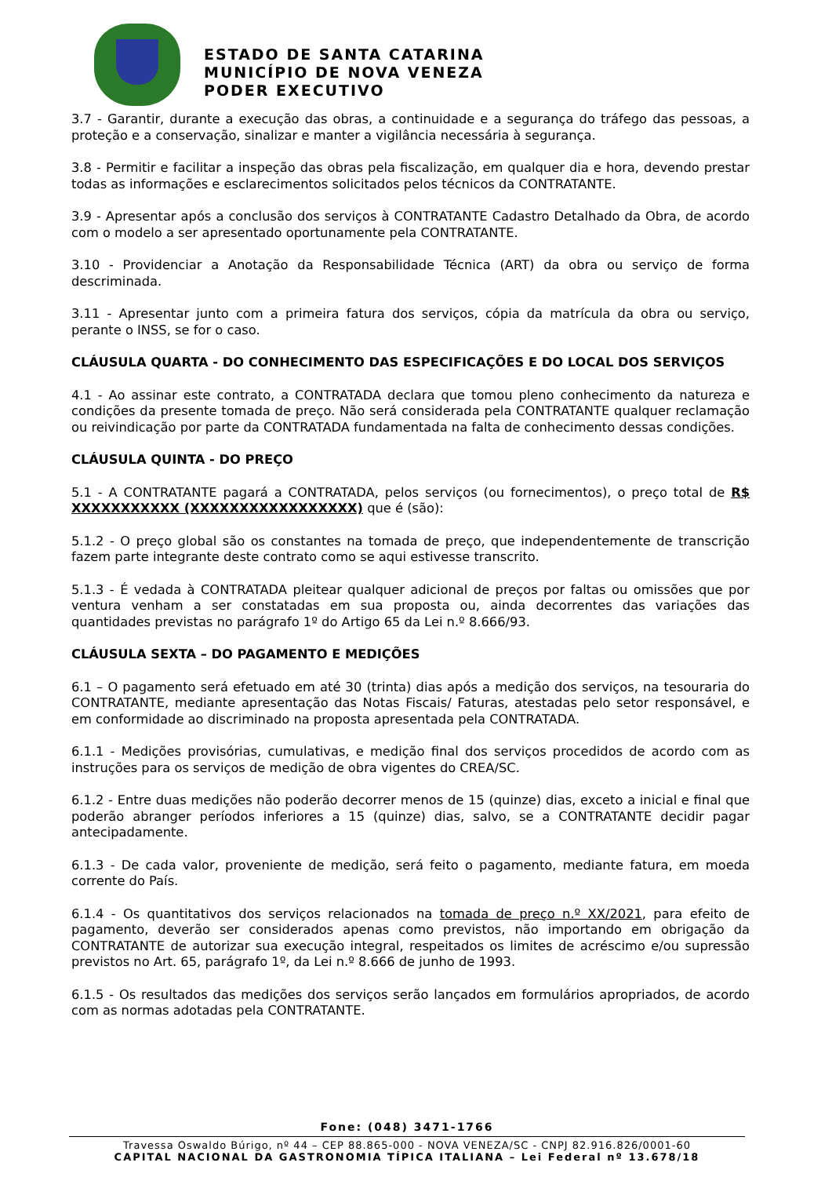ESTADO DE SANTA CATARINA
MUNICÍPIO DE NOVA VENEZA
PODER EXECUTIVO
3.7 - Garantir, durante a execução das obras, a continuidade e a segurança do tráfego das pessoas, a proteção e a conservação, sinalizar e manter a vigilância necessária à segurança.
3.8 - Permitir e facilitar a inspeção das obras pela fiscalização, em qualquer dia e hora, devendo prestar todas as informações e esclarecimentos solicitados pelos técnicos da CONTRATANTE.
3.9 - Apresentar após a conclusão dos serviços à CONTRATANTE Cadastro Detalhado da Obra, de acordo com o modelo a ser apresentado oportunamente pela CONTRATANTE.
3.10 - Providenciar a Anotação da Responsabilidade Técnica (ART) da obra ou serviço de forma descriminada.
3.11 - Apresentar junto com a primeira fatura dos serviços, cópia da matrícula da obra ou serviço, perante o INSS, se for o caso.
CLÁUSULA QUARTA - DO CONHECIMENTO DAS ESPECIFICAÇÕES E DO LOCAL DOS SERVIÇOS
4.1 - Ao assinar este contrato, a CONTRATADA declara que tomou pleno conhecimento da natureza e condições da presente tomada de preço. Não será considerada pela CONTRATANTE qualquer reclamação ou reivindicação por parte da CONTRATADA fundamentada na falta de conhecimento dessas condições.
CLÁUSULA QUINTA - DO PREÇO
5.1 - A CONTRATANTE pagará a CONTRATADA, pelos serviços (ou fornecimentos), o preço total de R$ XXXXXXXXXXX (XXXXXXXXXXXXXXXXX) que é (são):
5.1.2 - O preço global são os constantes na tomada de preço, que independentemente de transcrição fazem parte integrante deste contrato como se aqui estivesse transcrito.
5.1.3 - É vedada à CONTRATADA pleitear qualquer adicional de preços por faltas ou omissões que por ventura venham a ser constatadas em sua proposta ou, ainda decorrentes das variações das quantidades previstas no parágrafo 1º do Artigo 65 da Lei n.º 8.666/93.
CLÁUSULA SEXTA – DO PAGAMENTO E MEDIÇÕES
6.1 – O pagamento será efetuado em até 30 (trinta) dias após a medição dos serviços, na tesouraria do CONTRATANTE, mediante apresentação das Notas Fiscais/ Faturas, atestadas pelo setor responsável, e em conformidade ao discriminado na proposta apresentada pela CONTRATADA.
6.1.1 - Medições provisórias, cumulativas, e medição final dos serviços procedidos de acordo com as instruções para os serviços de medição de obra vigentes do CREA/SC.
6.1.2 - Entre duas medições não poderão decorrer menos de 15 (quinze) dias, exceto a inicial e final que poderão abranger períodos inferiores a 15 (quinze) dias, salvo, se a CONTRATANTE decidir pagar antecipadamente.
6.1.3 - De cada valor, proveniente de medição, será feito o pagamento, mediante fatura, em moeda corrente do País.
6.1.4 - Os quantitativos dos serviços relacionados na tomada de preço n.º XX/2021, para efeito de pagamento, deverão ser considerados apenas como previstos, não importando em obrigação da CONTRATANTE de autorizar sua execução integral, respeitados os limites de acréscimo e/ou supressão previstos no Art. 65, parágrafo 1º, da Lei n.º 8.666 de junho de 1993.
6.1.5 - Os resultados das medições dos serviços serão lançados em formulários apropriados, de acordo com as normas adotadas pela CONTRATANTE.
Fone: (048) 3471-1766
Travessa Oswaldo Búrigo, nº 44 – CEP 88.865-000 - NOVA VENEZA/SC - CNPJ 82.916.826/0001-60
CAPITAL NACIONAL DA GASTRONOMIA TÍPICA ITALIANA – Lei Federal nº 13.678/18